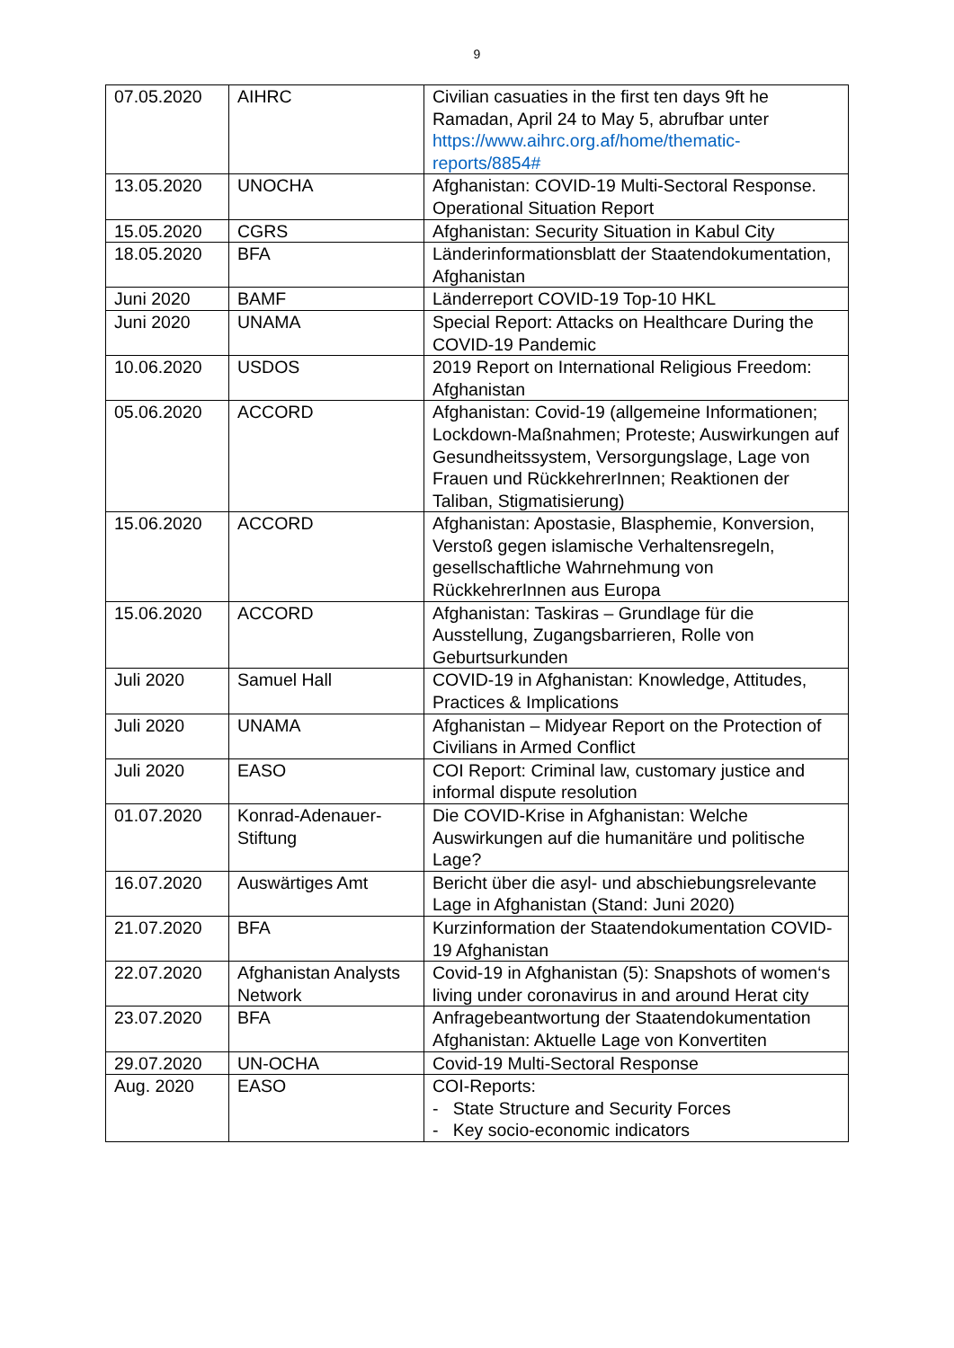9
| 07.05.2020 | AIHRC | Civilian casuaties in the first ten days 9ft he Ramadan, April 24 to May 5, abrufbar unter https://www.aihrc.org.af/home/thematic-reports/8854# |
| 13.05.2020 | UNOCHA | Afghanistan: COVID-19 Multi-Sectoral Response. Operational Situation Report |
| 15.05.2020 | CGRS | Afghanistan: Security Situation in Kabul City |
| 18.05.2020 | BFA | Länderinformationsblatt der Staatendokumentation, Afghanistan |
| Juni 2020 | BAMF | Länderreport COVID-19 Top-10 HKL |
| Juni 2020 | UNAMA | Special Report: Attacks on Healthcare During the COVID-19 Pandemic |
| 10.06.2020 | USDOS | 2019 Report on International Religious Freedom: Afghanistan |
| 05.06.2020 | ACCORD | Afghanistan: Covid-19 (allgemeine Informationen; Lockdown-Maßnahmen; Proteste; Auswirkungen auf Gesundheitssystem, Versorgungslage, Lage von Frauen und RückkehrerInnen; Reaktionen der Taliban, Stigmatisierung) |
| 15.06.2020 | ACCORD | Afghanistan: Apostasie, Blasphemie, Konversion, Verstoß gegen islamische Verhaltensregeln, gesellschaftliche Wahrnehmung von RückkehrerInnen aus Europa |
| 15.06.2020 | ACCORD | Afghanistan: Taskiras – Grundlage für die Ausstellung, Zugangsbarrieren, Rolle von Geburtsurkunden |
| Juli 2020 | Samuel Hall | COVID-19 in Afghanistan: Knowledge, Attitudes, Practices & Implications |
| Juli 2020 | UNAMA | Afghanistan – Midyear Report on the Protection of Civilians in Armed Conflict |
| Juli 2020 | EASO | COI Report: Criminal law, customary justice and informal dispute resolution |
| 01.07.2020 | Konrad-Adenauer-Stiftung | Die COVID-Krise in Afghanistan: Welche Auswirkungen auf die humanitäre und politische Lage? |
| 16.07.2020 | Auswärtiges Amt | Bericht über die asyl- und abschiebungsrelevante Lage in Afghanistan (Stand: Juni 2020) |
| 21.07.2020 | BFA | Kurzinformation der Staatendokumentation COVID-19 Afghanistan |
| 22.07.2020 | Afghanistan Analysts Network | Covid-19 in Afghanistan (5): Snapshots of women‘s living under coronavirus in and around Herat city |
| 23.07.2020 | BFA | Anfragebeantwortung der Staatendokumentation Afghanistan: Aktuelle Lage von Konvertiten |
| 29.07.2020 | UN-OCHA | Covid-19 Multi-Sectoral Response |
| Aug. 2020 | EASO | COI-Reports: - State Structure and Security Forces - Key socio-economic indicators |